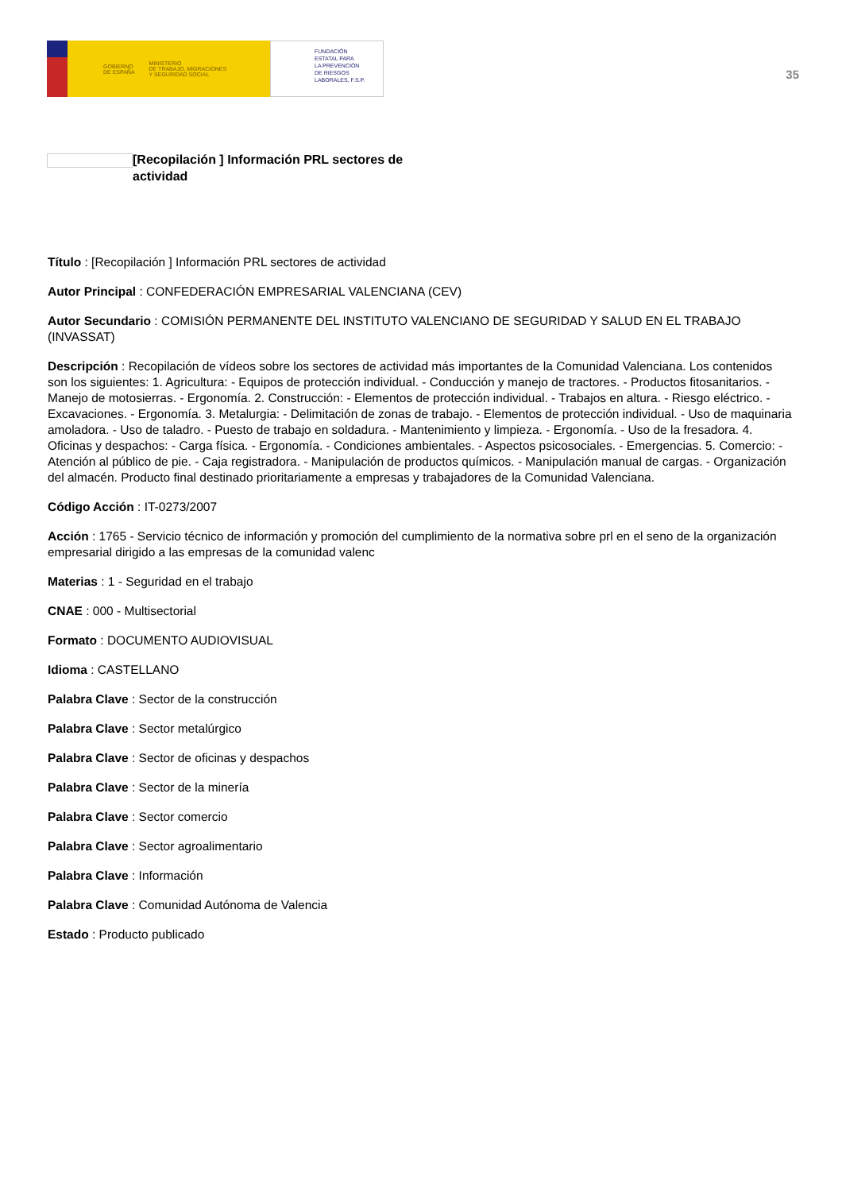GOBIERNO
DE ESPAÑA MINISTERIO
DE TRABAJO, MIGRACIONES
Y SEGURIDAD SOCIAL
FUNDACIÓN
ESTATAL PARA
LA PREVENCIÓN
DE RIESGOS
LABORALES, F.S.P.
35
[Recopilación ] Información PRL sectores de actividad
Título : [Recopilación ] Información PRL sectores de actividad
Autor Principal : CONFEDERACIÓN EMPRESARIAL VALENCIANA (CEV)
Autor Secundario : COMISIÓN PERMANENTE DEL INSTITUTO VALENCIANO DE SEGURIDAD Y SALUD EN EL TRABAJO (INVASSAT)
Descripción : Recopilación de vídeos sobre los sectores de actividad más importantes de la Comunidad Valenciana. Los contenidos son los siguientes: 1. Agricultura: - Equipos de protección individual. - Conducción y manejo de tractores. - Productos fitosanitarios. - Manejo de motosierras. - Ergonomía. 2. Construcción: - Elementos de protección individual. - Trabajos en altura. - Riesgo eléctrico. - Excavaciones. - Ergonomía. 3. Metalurgia: - Delimitación de zonas de trabajo. - Elementos de protección individual. - Uso de maquinaria amoladora. - Uso de taladro. - Puesto de trabajo en soldadura. - Mantenimiento y limpieza. - Ergonomía. - Uso de la fresadora. 4. Oficinas y despachos: - Carga física. - Ergonomía. - Condiciones ambientales. - Aspectos psicosociales. - Emergencias. 5. Comercio: - Atención al público de pie. - Caja registradora. - Manipulación de productos químicos. - Manipulación manual de cargas. - Organización del almacén. Producto final destinado prioritariamente a empresas y trabajadores de la Comunidad Valenciana.
Código Acción : IT-0273/2007
Acción : 1765 - Servicio técnico de información y promoción del cumplimiento de la normativa sobre prl en el seno de la organización empresarial dirigido a las empresas de la comunidad valenc
Materias : 1 - Seguridad en el trabajo
CNAE : 000 - Multisectorial
Formato : DOCUMENTO AUDIOVISUAL
Idioma : CASTELLANO
Palabra Clave : Sector de la construcción
Palabra Clave : Sector metalúrgico
Palabra Clave : Sector de oficinas y despachos
Palabra Clave : Sector de la minería
Palabra Clave : Sector comercio
Palabra Clave : Sector agroalimentario
Palabra Clave : Información
Palabra Clave : Comunidad Autónoma de Valencia
Estado : Producto publicado